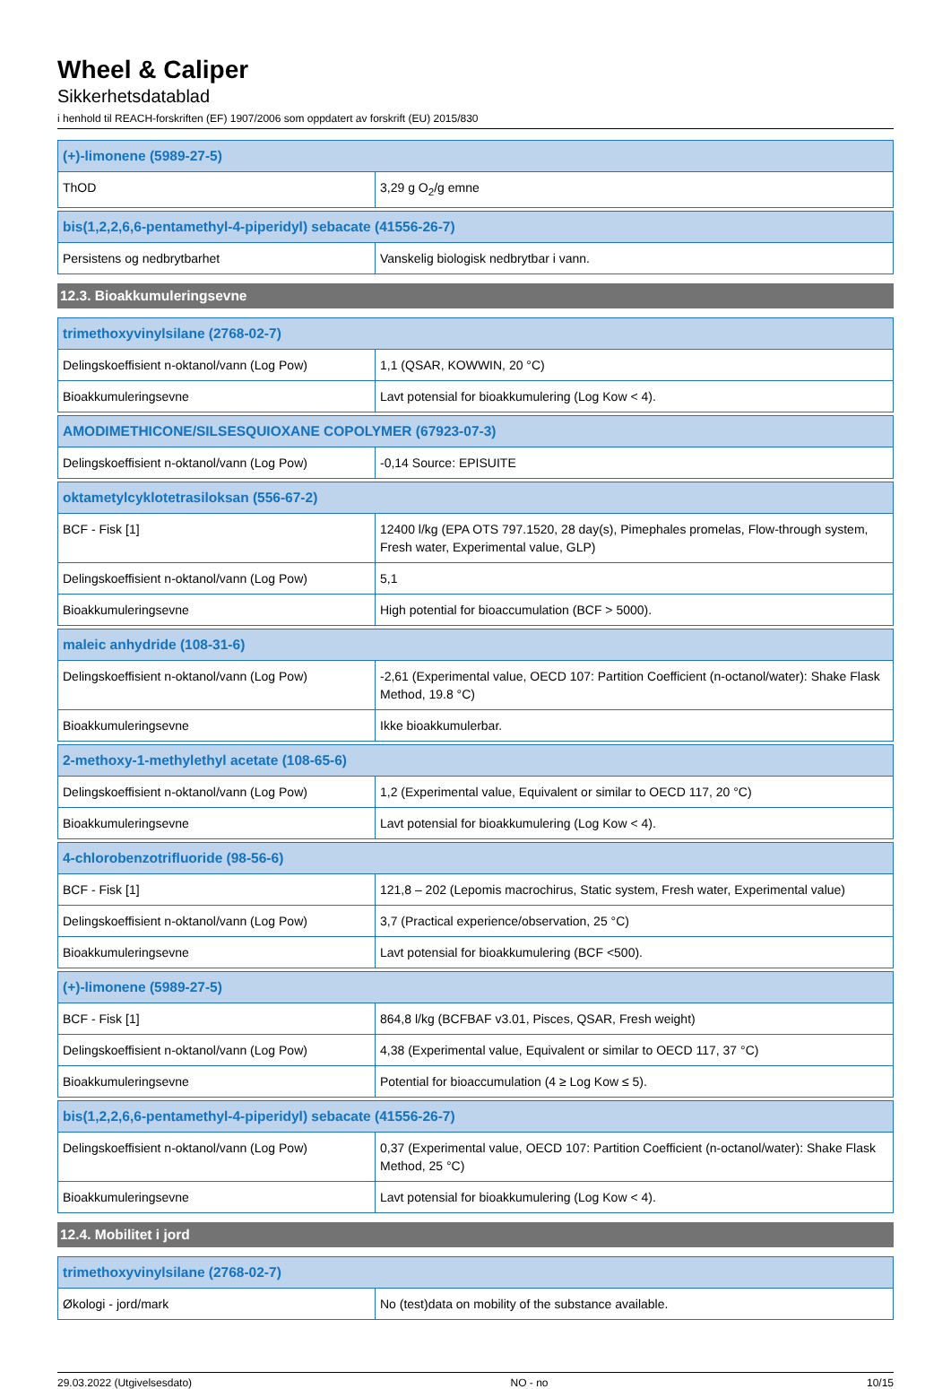Wheel & Caliper
Sikkerhetsdatablad
i henhold til REACH-forskriften (EF) 1907/2006 som oppdatert av forskrift (EU) 2015/830
| (+)-limonene (5989-27-5) | |
| --- | --- |
| ThOD | 3,29 g O<sub>2</sub>/g emne |
| bis(1,2,2,6,6-pentamethyl-4-piperidyl) sebacate (41556-26-7) | |
| --- | --- |
| Persistens og nedbrytbarhet | Vanskelig biologisk nedbrytbar i vann. |
12.3. Bioakkumuleringsevne
| trimethoxyvinylsilane (2768-02-7) | |
| --- | --- |
| Delingskoeffisient n-oktanol/vann (Log Pow) | 1,1 (QSAR, KOWWIN, 20 °C) |
| Bioakkumuleringsevne | Lavt potensial for bioakkumulering (Log Kow < 4). |
| AMODIMETHICONE/SILSESQUIOXANE COPOLYMER (67923-07-3) | |
| --- | --- |
| Delingskoeffisient n-oktanol/vann (Log Pow) | -0,14 Source: EPISUITE |
| oktametylcyklotetrasiloksan (556-67-2) | |
| --- | --- |
| BCF - Fisk [1] | 12400 l/kg (EPA OTS 797.1520, 28 day(s), Pimephales promelas, Flow-through system, Fresh water, Experimental value, GLP) |
| Delingskoeffisient n-oktanol/vann (Log Pow) | 5,1 |
| Bioakkumuleringsevne | High potential for bioaccumulation (BCF > 5000). |
| maleic anhydride (108-31-6) | |
| --- | --- |
| Delingskoeffisient n-oktanol/vann (Log Pow) | -2,61 (Experimental value, OECD 107: Partition Coefficient (n-octanol/water): Shake Flask Method, 19.8 °C) |
| Bioakkumuleringsevne | Ikke bioakkumulerbar. |
| 2-methoxy-1-methylethyl acetate (108-65-6) | |
| --- | --- |
| Delingskoeffisient n-oktanol/vann (Log Pow) | 1,2 (Experimental value, Equivalent or similar to OECD 117, 20 °C) |
| Bioakkumuleringsevne | Lavt potensial for bioakkumulering (Log Kow < 4). |
| 4-chlorobenzotrifluoride (98-56-6) | |
| --- | --- |
| BCF - Fisk [1] | 121,8 – 202 (Lepomis macrochirus, Static system, Fresh water, Experimental value) |
| Delingskoeffisient n-oktanol/vann (Log Pow) | 3,7 (Practical experience/observation, 25 °C) |
| Bioakkumuleringsevne | Lavt potensial for bioakkumulering (BCF <500). |
| (+)-limonene (5989-27-5) | |
| --- | --- |
| BCF - Fisk [1] | 864,8 l/kg (BCFBAF v3.01, Pisces, QSAR, Fresh weight) |
| Delingskoeffisient n-oktanol/vann (Log Pow) | 4,38 (Experimental value, Equivalent or similar to OECD 117, 37 °C) |
| Bioakkumuleringsevne | Potential for bioaccumulation (4 ≥ Log Kow ≤ 5). |
| bis(1,2,2,6,6-pentamethyl-4-piperidyl) sebacate (41556-26-7) | |
| --- | --- |
| Delingskoeffisient n-oktanol/vann (Log Pow) | 0,37 (Experimental value, OECD 107: Partition Coefficient (n-octanol/water): Shake Flask Method, 25 °C) |
| Bioakkumuleringsevne | Lavt potensial for bioakkumulering (Log Kow < 4). |
12.4. Mobilitet i jord
| trimethoxyvinylsilane (2768-02-7) | |
| --- | --- |
| Økologi - jord/mark | No (test)data on mobility of the substance available. |
29.03.2022 (Utgivelsesdato) NO - no 10/15